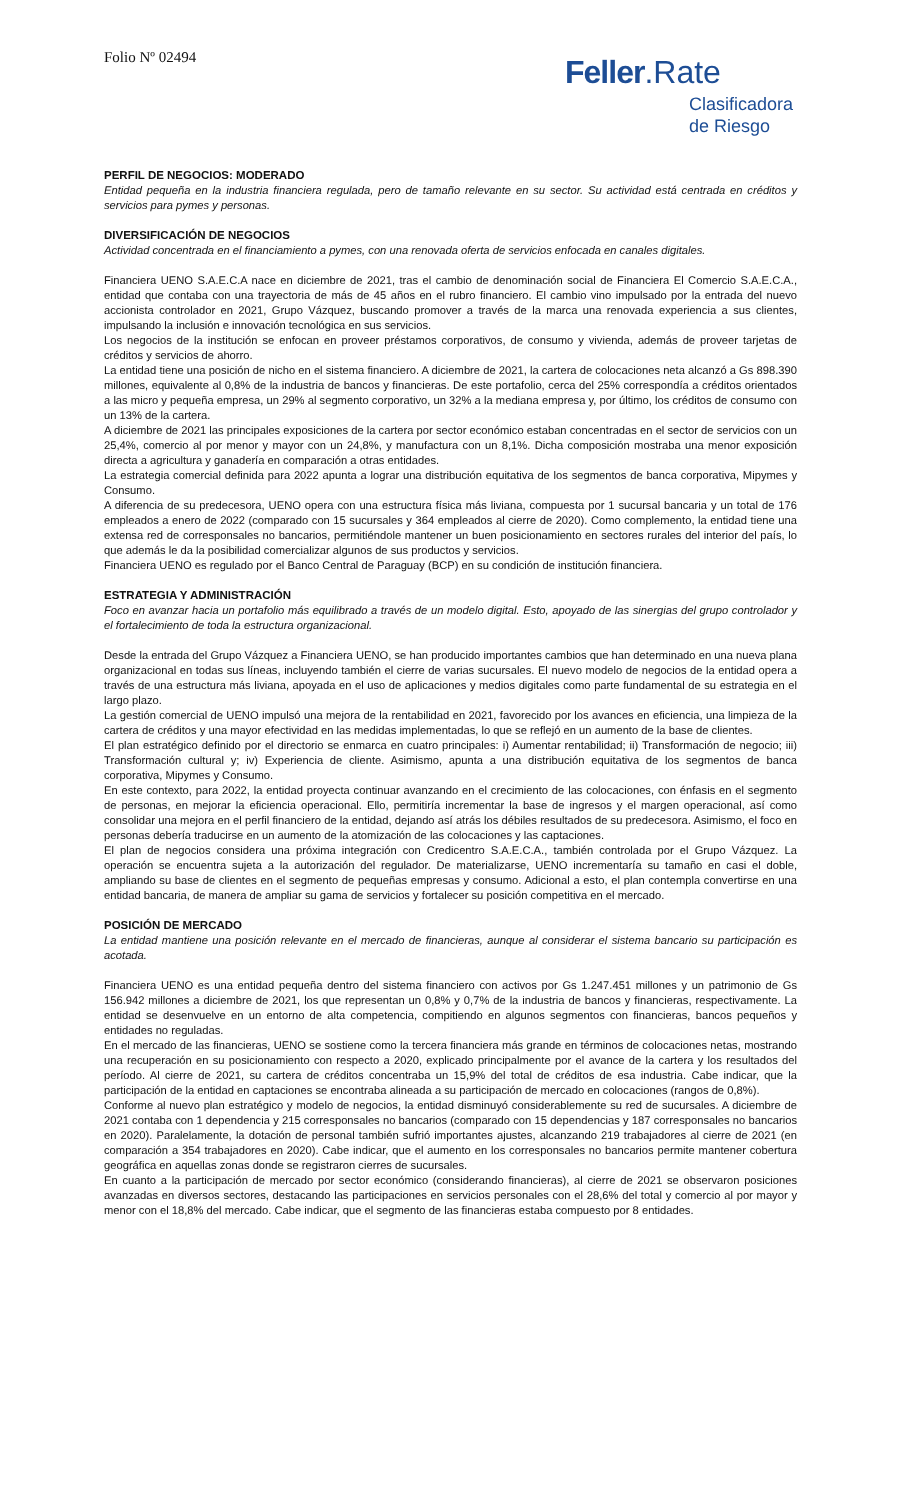Folio Nº 02494
Feller.Rate
Clasificadora
de Riesgo
PERFIL DE NEGOCIOS: MODERADO
Entidad pequeña en la industria financiera regulada, pero de tamaño relevante en su sector. Su actividad está centrada en créditos y servicios para pymes y personas.
DIVERSIFICACIÓN DE NEGOCIOS
Actividad concentrada en el financiamiento a pymes, con una renovada oferta de servicios enfocada en canales digitales.
Financiera UENO S.A.E.C.A nace en diciembre de 2021, tras el cambio de denominación social de Financiera El Comercio S.A.E.C.A., entidad que contaba con una trayectoria de más de 45 años en el rubro financiero. El cambio vino impulsado por la entrada del nuevo accionista controlador en 2021, Grupo Vázquez, buscando promover a través de la marca una renovada experiencia a sus clientes, impulsando la inclusión e innovación tecnológica en sus servicios.
Los negocios de la institución se enfocan en proveer préstamos corporativos, de consumo y vivienda, además de proveer tarjetas de créditos y servicios de ahorro.
La entidad tiene una posición de nicho en el sistema financiero. A diciembre de 2021, la cartera de colocaciones neta alcanzó a Gs 898.390 millones, equivalente al 0,8% de la industria de bancos y financieras. De este portafolio, cerca del 25% correspondía a créditos orientados a las micro y pequeña empresa, un 29% al segmento corporativo, un 32% a la mediana empresa y, por último, los créditos de consumo con un 13% de la cartera.
A diciembre de 2021 las principales exposiciones de la cartera por sector económico estaban concentradas en el sector de servicios con un 25,4%, comercio al por menor y mayor con un 24,8%, y manufactura con un 8,1%. Dicha composición mostraba una menor exposición directa a agricultura y ganadería en comparación a otras entidades.
La estrategia comercial definida para 2022 apunta a lograr una distribución equitativa de los segmentos de banca corporativa, Mipymes y Consumo.
A diferencia de su predecesora, UENO opera con una estructura física más liviana, compuesta por 1 sucursal bancaria y un total de 176 empleados a enero de 2022 (comparado con 15 sucursales y 364 empleados al cierre de 2020). Como complemento, la entidad tiene una extensa red de corresponsales no bancarios, permitiéndole mantener un buen posicionamiento en sectores rurales del interior del país, lo que además le da la posibilidad comercializar algunos de sus productos y servicios.
Financiera UENO es regulado por el Banco Central de Paraguay (BCP) en su condición de institución financiera.
ESTRATEGIA Y ADMINISTRACIÓN
Foco en avanzar hacia un portafolio más equilibrado a través de un modelo digital. Esto, apoyado de las sinergias del grupo controlador y el fortalecimiento de toda la estructura organizacional.
Desde la entrada del Grupo Vázquez a Financiera UENO, se han producido importantes cambios que han determinado en una nueva plana organizacional en todas sus líneas, incluyendo también el cierre de varias sucursales. El nuevo modelo de negocios de la entidad opera a través de una estructura más liviana, apoyada en el uso de aplicaciones y medios digitales como parte fundamental de su estrategia en el largo plazo.
La gestión comercial de UENO impulsó una mejora de la rentabilidad en 2021, favorecido por los avances en eficiencia, una limpieza de la cartera de créditos y una mayor efectividad en las medidas implementadas, lo que se reflejó en un aumento de la base de clientes.
El plan estratégico definido por el directorio se enmarca en cuatro principales: i) Aumentar rentabilidad; ii) Transformación de negocio; iii) Transformación cultural y; iv) Experiencia de cliente. Asimismo, apunta a una distribución equitativa de los segmentos de banca corporativa, Mipymes y Consumo.
En este contexto, para 2022, la entidad proyecta continuar avanzando en el crecimiento de las colocaciones, con énfasis en el segmento de personas, en mejorar la eficiencia operacional. Ello, permitiría incrementar la base de ingresos y el margen operacional, así como consolidar una mejora en el perfil financiero de la entidad, dejando así atrás los débiles resultados de su predecesora. Asimismo, el foco en personas debería traducirse en un aumento de la atomización de las colocaciones y las captaciones.
El plan de negocios considera una próxima integración con Credicentro S.A.E.C.A., también controlada por el Grupo Vázquez. La operación se encuentra sujeta a la autorización del regulador. De materializarse, UENO incrementaría su tamaño en casi el doble, ampliando su base de clientes en el segmento de pequeñas empresas y consumo. Adicional a esto, el plan contempla convertirse en una entidad bancaria, de manera de ampliar su gama de servicios y fortalecer su posición competitiva en el mercado.
POSICIÓN DE MERCADO
La entidad mantiene una posición relevante en el mercado de financieras, aunque al considerar el sistema bancario su participación es acotada.
Financiera UENO es una entidad pequeña dentro del sistema financiero con activos por Gs 1.247.451 millones y un patrimonio de Gs 156.942 millones a diciembre de 2021, los que representan un 0,8% y 0,7% de la industria de bancos y financieras, respectivamente. La entidad se desenvuelve en un entorno de alta competencia, compitiendo en algunos segmentos con financieras, bancos pequeños y entidades no reguladas.
En el mercado de las financieras, UENO se sostiene como la tercera financiera más grande en términos de colocaciones netas, mostrando una recuperación en su posicionamiento con respecto a 2020, explicado principalmente por el avance de la cartera y los resultados del período. Al cierre de 2021, su cartera de créditos concentraba un 15,9% del total de créditos de esa industria. Cabe indicar, que la participación de la entidad en captaciones se encontraba alineada a su participación de mercado en colocaciones (rangos de 0,8%).
Conforme al nuevo plan estratégico y modelo de negocios, la entidad disminuyó considerablemente su red de sucursales. A diciembre de 2021 contaba con 1 dependencia y 215 corresponsales no bancarios (comparado con 15 dependencias y 187 corresponsales no bancarios en 2020). Paralelamente, la dotación de personal también sufrió importantes ajustes, alcanzando 219 trabajadores al cierre de 2021 (en comparación a 354 trabajadores en 2020). Cabe indicar, que el aumento en los corresponsales no bancarios permite mantener cobertura geográfica en aquellas zonas donde se registraron cierres de sucursales.
En cuanto a la participación de mercado por sector económico (considerando financieras), al cierre de 2021 se observaron posiciones avanzadas en diversos sectores, destacando las participaciones en servicios personales con el 28,6% del total y comercio al por mayor y menor con el 18,8% del mercado. Cabe indicar, que el segmento de las financieras estaba compuesto por 8 entidades.